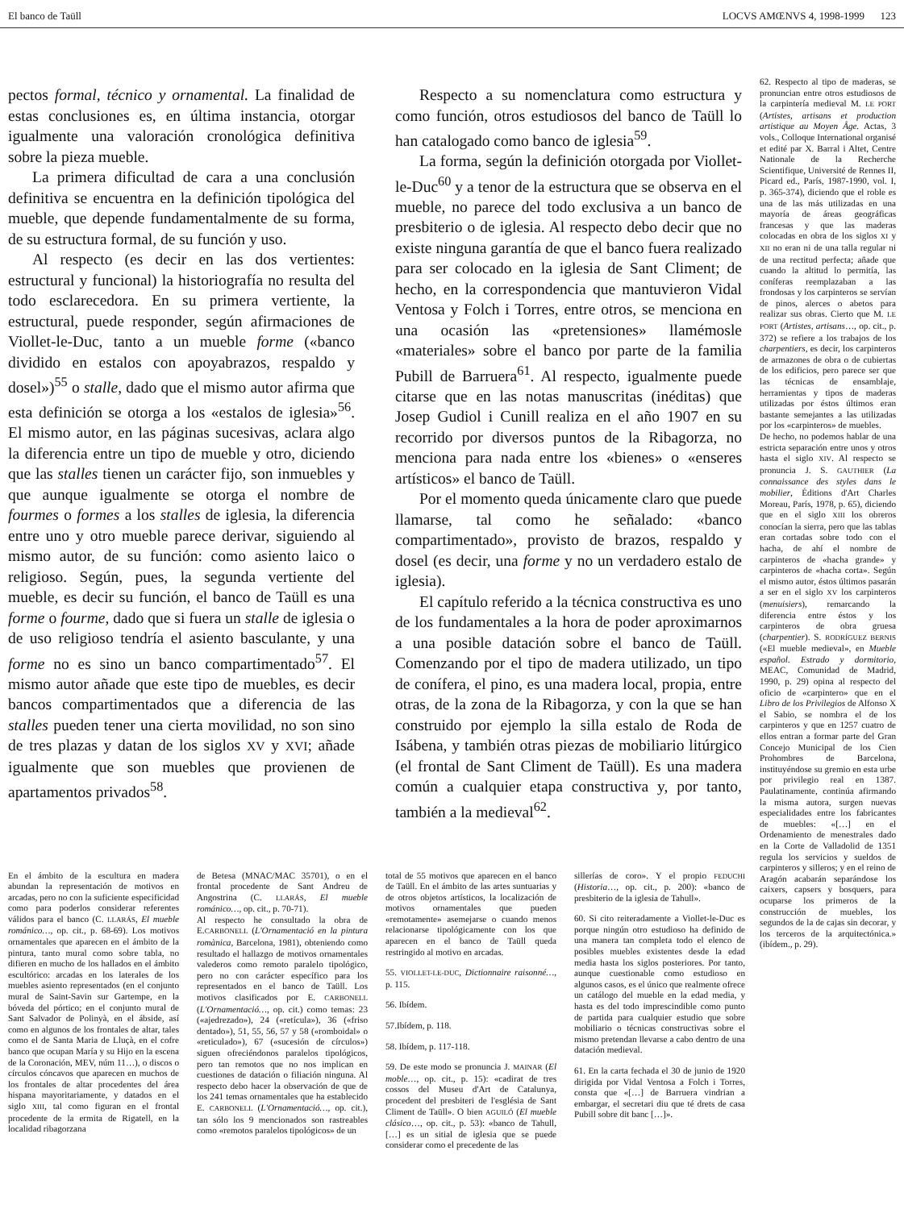El banco de Taüll LOCVS AMŒNVS 4, 1998-1999 123
pectos formal, técnico y ornamental. La finalidad de estas conclusiones es, en última instancia, otorgar igualmente una valoración cronológica definitiva sobre la pieza mueble.
La primera dificultad de cara a una conclusión definitiva se encuentra en la definición tipológica del mueble, que depende fundamentalmente de su forma, de su estructura formal, de su función y uso.
Al respecto (es decir en las dos vertientes: estructural y funcional) la historiografía no resulta del todo esclarecedora. En su primera vertiente, la estructural, puede responder, según afirmaciones de Viollet-le-Duc, tanto a un mueble forme («banco dividido en estalos con apoyabrazos, respaldo y dosel»)<sup>55</sup> o stalle, dado que el mismo autor afirma que esta definición se otorga a los «estalos de iglesia»<sup>56</sup>. El mismo autor, en las páginas sucesivas, aclara algo la diferencia entre un tipo de mueble y otro, diciendo que las stalles tienen un carácter fijo, son inmuebles y que aunque igualmente se otorga el nombre de fourmes o formes a los stalles de iglesia, la diferencia entre uno y otro mueble parece derivar, siguiendo al mismo autor, de su función: como asiento laico o religioso. Según, pues, la segunda vertiente del mueble, es decir su función, el banco de Taüll es una forme o fourme, dado que si fuera un stalle de iglesia o de uso religioso tendría el asiento basculante, y una forme no es sino un banco compartimentado<sup>57</sup>. El mismo autor añade que este tipo de muebles, es decir bancos compartimentados que a diferencia de las stalles pueden tener una cierta movilidad, no son sino de tres plazas y datan de los siglos XV y XVI; añade igualmente que son muebles que provienen de apartamentos privados<sup>58</sup>.
Respecto a su nomenclatura como estructura y como función, otros estudiosos del banco de Taüll lo han catalogado como banco de iglesia<sup>59</sup>.
La forma, según la definición otorgada por Viollet-le-Duc<sup>60</sup> y a tenor de la estructura que se observa en el mueble, no parece del todo exclusiva a un banco de presbiterio o de iglesia. Al respecto debo decir que no existe ninguna garantía de que el banco fuera realizado para ser colocado en la iglesia de Sant Climent; de hecho, en la correspondencia que mantuvieron Vidal Ventosa y Folch i Torres, entre otros, se menciona en una ocasión las «pretensiones» llamémosle «materiales» sobre el banco por parte de la familia Pubill de Barruera<sup>61</sup>. Al respecto, igualmente puede citarse que en las notas manuscritas (inéditas) que Josep Gudiol i Cunill realiza en el año 1907 en su recorrido por diversos puntos de la Ribagorza, no menciona para nada entre los «bienes» o «enseres artísticos» el banco de Taüll.
Por el momento queda únicamente claro que puede llamarse, tal como he señalado: «banco compartimentado», provisto de brazos, respaldo y dosel (es decir, una forme y no un verdadero estalo de iglesia).
El capítulo referido a la técnica constructiva es uno de los fundamentales a la hora de poder aproximarnos a una posible datación sobre el banco de Taüll. Comenzando por el tipo de madera utilizado, un tipo de conífera, el pino, es una madera local, propia, entre otras, de la zona de la Ribagorza, y con la que se han construido por ejemplo la silla estalo de Roda de Isábena, y también otras piezas de mobiliario litúrgico (el frontal de Sant Climent de Taüll). Es una madera común a cualquier etapa constructiva y, por tanto, también a la medieval<sup>62</sup>.
En el ámbito de la escultura en madera abundan la representación de motivos en arcadas, pero no con la suficiente especificidad como para poderlos considerar referentes válidos para el banco (C. LLARÁS, El mueble románico…, op. cit., p. 68-69). Los motivos ornamentales que aparecen en el ámbito de la pintura, tanto mural como sobre tabla, no difieren en mucho de los hallados en el ámbito escultórico: arcadas en los laterales de los muebles asiento representados (en el conjunto mural de Saint-Savin sur Gartempe, en la bóveda del pórtico; en el conjunto mural de Sant Salvador de Polinyà, en el ábside, así como en algunos de los frontales de altar, tales como el de Santa Maria de Lluçà, en el cofre banco que ocupan María y su Hijo en la escena de la Coronación, MEV, núm 11…), o discos o círculos cóncavos que aparecen en muchos de los frontales de altar procedentes del área hispana mayoritariamente, y datados en el siglo XIII, tal como figuran en el frontal procedente de la ermita de Rigatell, en la localidad ribagorzana
de Betesa (MNAC/MAC 35701), o en el frontal procedente de Sant Andreu de Angostrina (C. LLARÁS, El mueble románico…, op. cit., p. 70-71).
Al respecto he consultado la obra de E.CARBONELL (L'Ornamentació en la pintura romànica, Barcelona, 1981), obteniendo como resultado el hallazgo de motivos ornamentales valederos como remoto paralelo tipológico, pero no con carácter específico para los representados en el banco de Taüll. Los motivos clasificados por E. CARBONELL (L'Ornamentació…, op. cit.) como temas: 23 («ajedrezado»), 24 («retícula»), 36 («friso dentado»), 51, 55, 56, 57 y 58 («romboidal» o «reticulado»), 67 («sucesión de círculos») siguen ofreciéndonos paralelos tipológicos, pero tan remotos que no nos implican en cuestiones de datación o filiación ninguna. Al respecto debo hacer la observación de que de los 241 temas ornamentales que ha establecido E. CARBONELL (L'Ornamentació…, op. cit.), tan sólo los 9 mencionados son rastreables como «remotos paralelos tipológicos» de un
total de 55 motivos que aparecen en el banco de Taüll. En el ámbito de las artes suntuarias y de otros objetos artísticos, la localización de motivos ornamentales que pueden «remotamente» asemejarse o cuando menos relacionarse tipológicamente con los que aparecen en el banco de Taüll queda restringido al motivo en arcadas.
55. VIOLLET-LE-DUC, Dictionnaire raisonné…, p. 115.
56. Ibídem.
57.Ibídem, p. 118.
58. Ibídem, p. 117-118.
59. De este modo se pronuncia J. MAINAR (El moble…, op. cit., p. 15): «cadirat de tres cossos del Museu d'Art de Catalunya, procedent del presbiteri de l'església de Sant Climent de Taüll». O bien AGUILÓ (El mueble clásico…, op. cit., p. 53): «banco de Tahull, […] es un sitial de iglesia que se puede considerar como el precedente de las
sillerías de coro». Y el propio FEDUCHI (Historia…, op. cit., p. 200): «banco de presbiterio de la iglesia de Tahull».
60. Si cito reiteradamente a Viollet-le-Duc es porque ningún otro estudioso ha definido de una manera tan completa todo el elenco de posibles muebles existentes desde la edad media hasta los siglos posteriores. Por tanto, aunque cuestionable como estudioso en algunos casos, es el único que realmente ofrece un catálogo del mueble en la edad media, y hasta es del todo imprescindible como punto de partida para cualquier estudio que sobre mobiliario o técnicas constructivas sobre el mismo pretendan llevarse a cabo dentro de una datación medieval.
61. En la carta fechada el 30 de junio de 1920 dirigida por Vidal Ventosa a Folch i Torres, consta que «[…] de Barruera vindrian a embargar, el secretari diu que té drets de casa Pubill sobre dit banc […]».
62. Respecto al tipo de maderas, se pronuncian entre otros estudiosos de la carpintería medieval M. LE PORT (Artistes, artisans et production artistique au Moyen Âge. Actas, 3 vols., Colloque International organisé et edité par X. Barral i Altet, Centre Nationale de la Recherche Scientifique, Université de Rennes II, Picard ed., París, 1987-1990, vol. I, p. 365-374), diciendo que el roble es una de las más utilizadas en una mayoría de áreas geográficas francesas y que las maderas colocadas en obra de los siglos XI y XII no eran ni de una talla regular ni de una rectitud perfecta; añade que cuando la altitud lo permitía, las coníferas reemplazaban a las frondosas y los carpinteros se servían de pinos, alerces o abetos para realizar sus obras. Cierto que M. LE PORT (Artistes, artisans…, op. cit., p. 372) se refiere a los trabajos de los charpentiers, es decir, los carpinteros de armazones de obra o de cubiertas de los edificios, pero parece ser que las técnicas de ensamblaje, herramientas y tipos de maderas utilizadas por éstos últimos eran bastante semejantes a las utilizadas por los «carpinteros» de muebles.
De hecho, no podemos hablar de una estricta separación entre unos y otros hasta el siglo XIV. Al respecto se pronuncia J. S. GAUTHIER (La connaissance des styles dans le mobilier, Éditions d'Art Charles Moreau, París, 1978, p. 65), diciendo que en el siglo XIII los obreros conocían la sierra, pero que las tablas eran cortadas sobre todo con el hacha, de ahí el nombre de carpinteros de «hacha grande» y carpinteros de «hacha corta». Según el mismo autor, éstos últimos pasarán a ser en el siglo XV los carpinteros (menuisiers), remarcando la diferencia entre éstos y los carpinteros de obra gruesa (charpentier). S. RODRÍGUEZ BERNIS («El mueble medieval», en Mueble español. Estrado y dormitorio, MEAC, Comunidad de Madrid, 1990, p. 29) opina al respecto del oficio de «carpintero» que en el Libro de los Privilegios de Alfonso X el Sabio, se nombra el de los carpinteros y que en 1257 cuatro de ellos entran a formar parte del Gran Concejo Municipal de los Cien Prohombres de Barcelona, instituyéndose su gremio en esta urbe por privilegio real en 1387. Paulatinamente, continúa afirmando la misma autora, surgen nuevas especialidades entre los fabricantes de muebles: «[…] en el Ordenamiento de menestrales dado en la Corte de Valladolid de 1351 regula los servicios y sueldos de carpinteros y silleros; y en el reino de Aragón acabarán separándose los caixers, capsers y bosquers, para ocuparse los primeros de la construcción de muebles, los segundos de la de cajas sin decorar, y los terceros de la arquitectónica.» (ibídem., p. 29).